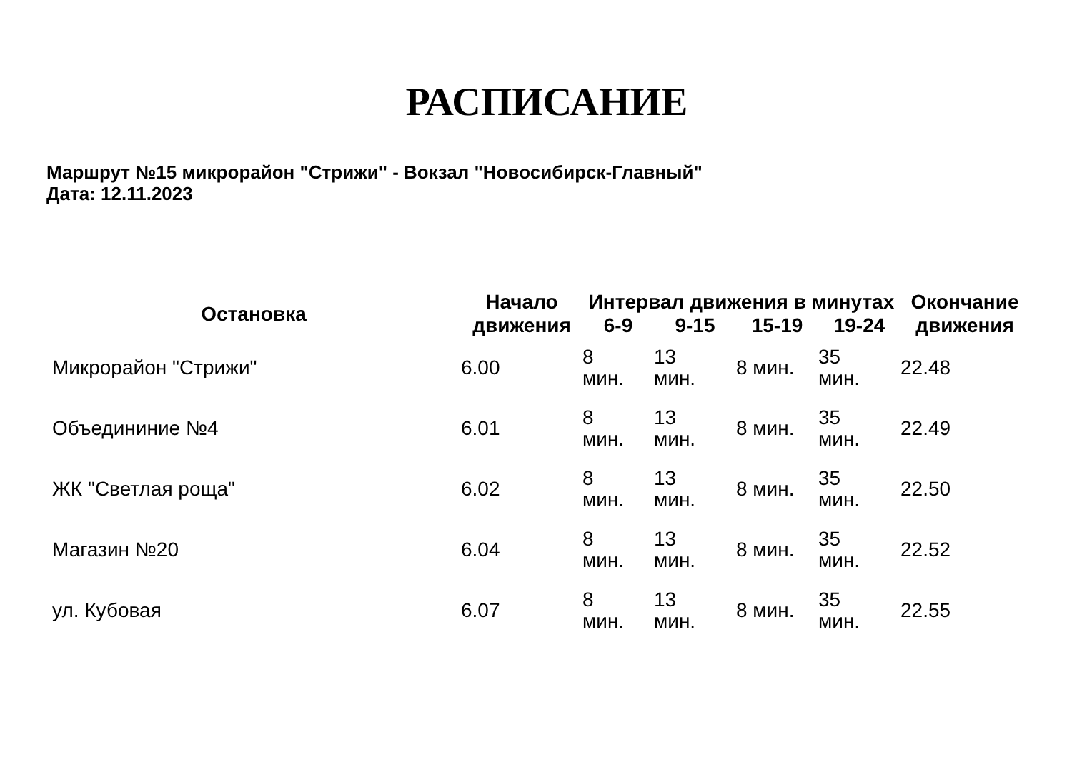РАСПИСАНИЕ
Маршрут №15 микрорайон "Стрижи" - Вокзал "Новосибирск-Главный"
Дата: 12.11.2023
| Остановка | Начало движения | Интервал движения в минутах | | | | Окончание движения |
| --- | --- | --- | --- | --- | --- | --- |
| | | 6-9 | 9-15 | 15-19 | 19-24 | |
| Микрорайон "Стрижи" | 6.00 | 8 мин. | 13 мин. | 8 мин. | 35 мин. | 22.48 |
| Объедининие №4 | 6.01 | 8 мин. | 13 мин. | 8 мин. | 35 мин. | 22.49 |
| ЖК "Светлая роща" | 6.02 | 8 мин. | 13 мин. | 8 мин. | 35 мин. | 22.50 |
| Магазин №20 | 6.04 | 8 мин. | 13 мин. | 8 мин. | 35 мин. | 22.52 |
| ул. Кубовая | 6.07 | 8 мин. | 13 мин. | 8 мин. | 35 мин. | 22.55 |